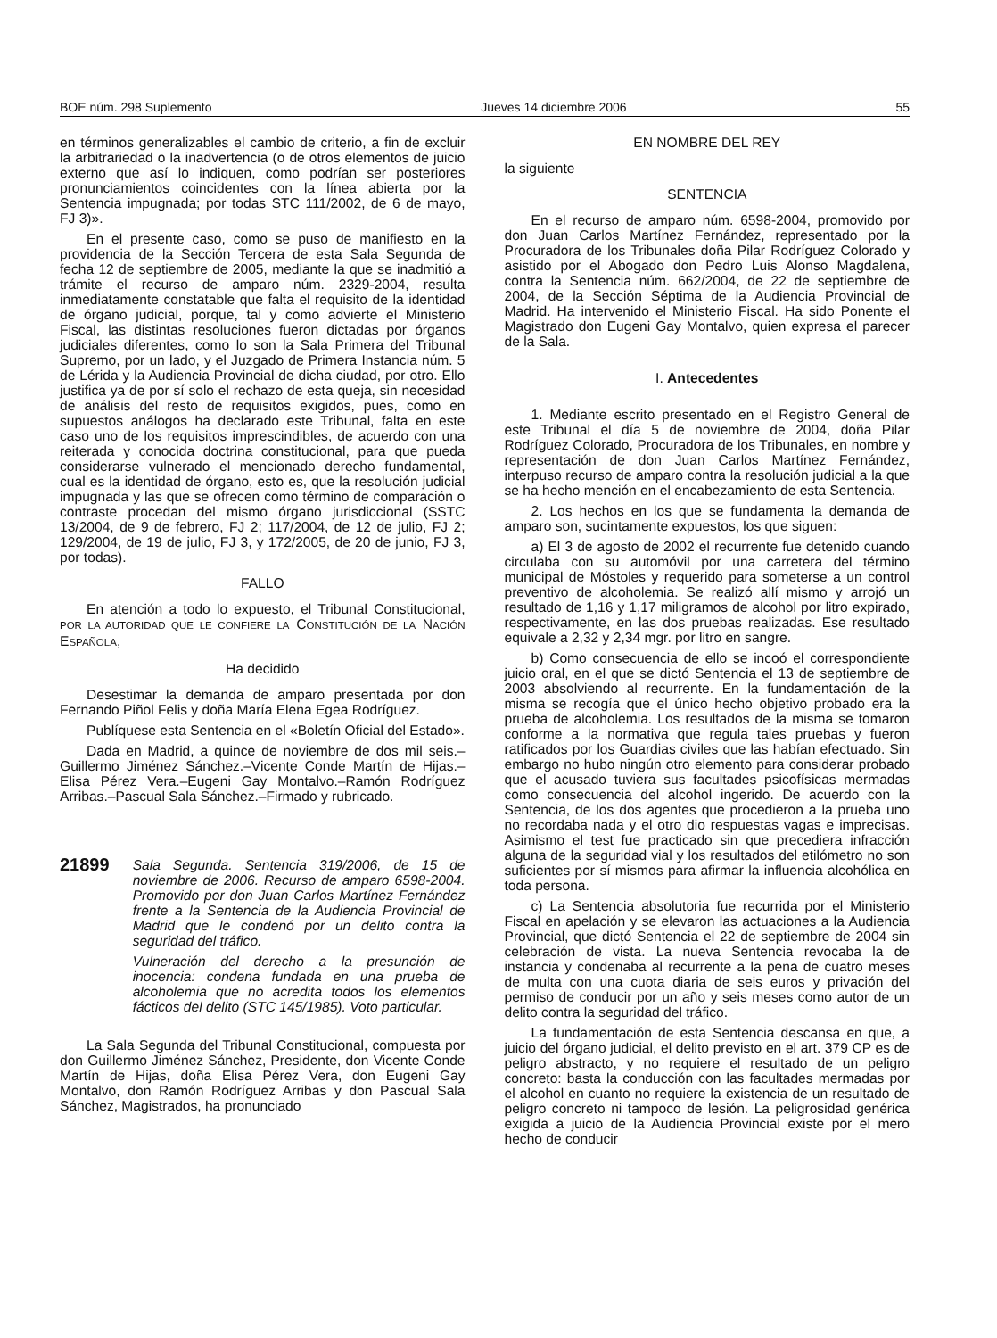BOE núm. 298 Suplemento Jueves 14 diciembre 2006 55
en términos generalizables el cambio de criterio, a fin de excluir la arbitrariedad o la inadvertencia (o de otros elementos de juicio externo que así lo indiquen, como podrían ser posteriores pronunciamientos coincidentes con la línea abierta por la Sentencia impugnada; por todas STC 111/2002, de 6 de mayo, FJ 3)».
En el presente caso, como se puso de manifiesto en la providencia de la Sección Tercera de esta Sala Segunda de fecha 12 de septiembre de 2005, mediante la que se inadmitió a trámite el recurso de amparo núm. 2329-2004, resulta inmediatamente constatable que falta el requisito de la identidad de órgano judicial, porque, tal y como advierte el Ministerio Fiscal, las distintas resoluciones fueron dictadas por órganos judiciales diferentes, como lo son la Sala Primera del Tribunal Supremo, por un lado, y el Juzgado de Primera Instancia núm. 5 de Lérida y la Audiencia Provincial de dicha ciudad, por otro. Ello justifica ya de por sí solo el rechazo de esta queja, sin necesidad de análisis del resto de requisitos exigidos, pues, como en supuestos análogos ha declarado este Tribunal, falta en este caso uno de los requisitos imprescindibles, de acuerdo con una reiterada y conocida doctrina constitucional, para que pueda considerarse vulnerado el mencionado derecho fundamental, cual es la identidad de órgano, esto es, que la resolución judicial impugnada y las que se ofrecen como término de comparación o contraste procedan del mismo órgano jurisdiccional (SSTC 13/2004, de 9 de febrero, FJ 2; 117/2004, de 12 de julio, FJ 2; 129/2004, de 19 de julio, FJ 3, y 172/2005, de 20 de junio, FJ 3, por todas).
FALLO
En atención a todo lo expuesto, el Tribunal Constitucional, POR LA AUTORIDAD QUE LE CONFIERE LA CONSTITUCIÓN DE LA NACIÓN ESPAÑOLA,
Ha decidido
Desestimar la demanda de amparo presentada por don Fernando Piñol Felis y doña María Elena Egea Rodríguez.
Publíquese esta Sentencia en el «Boletín Oficial del Estado».
Dada en Madrid, a quince de noviembre de dos mil seis.–Guillermo Jiménez Sánchez.–Vicente Conde Martín de Hijas.–Elisa Pérez Vera.–Eugeni Gay Montalvo.–Ramón Rodríguez Arribas.–Pascual Sala Sánchez.–Firmado y rubricado.
21899
Sala Segunda. Sentencia 319/2006, de 15 de noviembre de 2006. Recurso de amparo 6598-2004. Promovido por don Juan Carlos Martínez Fernández frente a la Sentencia de la Audiencia Provincial de Madrid que le condenó por un delito contra la seguridad del tráfico.
Vulneración del derecho a la presunción de inocencia: condena fundada en una prueba de alcoholemia que no acredita todos los elementos fácticos del delito (STC 145/1985). Voto particular.
La Sala Segunda del Tribunal Constitucional, compuesta por don Guillermo Jiménez Sánchez, Presidente, don Vicente Conde Martín de Hijas, doña Elisa Pérez Vera, don Eugeni Gay Montalvo, don Ramón Rodríguez Arribas y don Pascual Sala Sánchez, Magistrados, ha pronunciado
EN NOMBRE DEL REY
la siguiente
SENTENCIA
En el recurso de amparo núm. 6598-2004, promovido por don Juan Carlos Martínez Fernández, representado por la Procuradora de los Tribunales doña Pilar Rodríguez Colorado y asistido por el Abogado don Pedro Luis Alonso Magdalena, contra la Sentencia núm. 662/2004, de 22 de septiembre de 2004, de la Sección Séptima de la Audiencia Provincial de Madrid. Ha intervenido el Ministerio Fiscal. Ha sido Ponente el Magistrado don Eugeni Gay Montalvo, quien expresa el parecer de la Sala.
I. Antecedentes
1. Mediante escrito presentado en el Registro General de este Tribunal el día 5 de noviembre de 2004, doña Pilar Rodríguez Colorado, Procuradora de los Tribunales, en nombre y representación de don Juan Carlos Martínez Fernández, interpuso recurso de amparo contra la resolución judicial a la que se ha hecho mención en el encabezamiento de esta Sentencia.
2. Los hechos en los que se fundamenta la demanda de amparo son, sucintamente expuestos, los que siguen:
a) El 3 de agosto de 2002 el recurrente fue detenido cuando circulaba con su automóvil por una carretera del término municipal de Móstoles y requerido para someterse a un control preventivo de alcoholemia. Se realizó allí mismo y arrojó un resultado de 1,16 y 1,17 miligramos de alcohol por litro expirado, respectivamente, en las dos pruebas realizadas. Ese resultado equivale a 2,32 y 2,34 mgr. por litro en sangre.
b) Como consecuencia de ello se incoó el correspondiente juicio oral, en el que se dictó Sentencia el 13 de septiembre de 2003 absolviendo al recurrente. En la fundamentación de la misma se recogía que el único hecho objetivo probado era la prueba de alcoholemia. Los resultados de la misma se tomaron conforme a la normativa que regula tales pruebas y fueron ratificados por los Guardias civiles que las habían efectuado. Sin embargo no hubo ningún otro elemento para considerar probado que el acusado tuviera sus facultades psicofísicas mermadas como consecuencia del alcohol ingerido. De acuerdo con la Sentencia, de los dos agentes que procedieron a la prueba uno no recordaba nada y el otro dio respuestas vagas e imprecisas. Asimismo el test fue practicado sin que precediera infracción alguna de la seguridad vial y los resultados del etilómetro no son suficientes por sí mismos para afirmar la influencia alcohólica en toda persona.
c) La Sentencia absolutoria fue recurrida por el Ministerio Fiscal en apelación y se elevaron las actuaciones a la Audiencia Provincial, que dictó Sentencia el 22 de septiembre de 2004 sin celebración de vista. La nueva Sentencia revocaba la de instancia y condenaba al recurrente a la pena de cuatro meses de multa con una cuota diaria de seis euros y privación del permiso de conducir por un año y seis meses como autor de un delito contra la seguridad del tráfico.
La fundamentación de esta Sentencia descansa en que, a juicio del órgano judicial, el delito previsto en el art. 379 CP es de peligro abstracto, y no requiere el resultado de un peligro concreto: basta la conducción con las facultades mermadas por el alcohol en cuanto no requiere la existencia de un resultado de peligro concreto ni tampoco de lesión. La peligrosidad genérica exigida a juicio de la Audiencia Provincial existe por el mero hecho de conducir